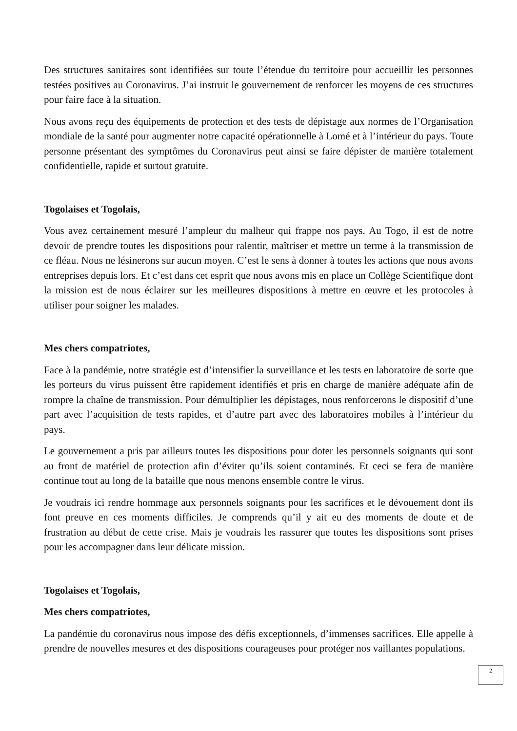Des structures sanitaires sont identifiées sur toute l’étendue du territoire pour accueillir les personnes testées positives au Coronavirus. J’ai instruit le gouvernement de renforcer les moyens de ces structures pour faire face à la situation.
Nous avons reçu des équipements de protection et des tests de dépistage aux normes de l’Organisation mondiale de la santé pour augmenter notre capacité opérationnelle à Lomé et à l’intérieur du pays. Toute personne présentant des symptômes du Coronavirus peut ainsi se faire dépister de manière totalement confidentielle, rapide et surtout gratuite.
Togolaises et Togolais,
Vous avez certainement mesuré l’ampleur du malheur qui frappe nos pays. Au Togo, il est de notre devoir de prendre toutes les dispositions pour ralentir, maîtriser et mettre un terme à la transmission de ce fléau. Nous ne lésinerons sur aucun moyen. C’est le sens à donner à toutes les actions que nous avons entreprises depuis lors. Et c’est dans cet esprit que nous avons mis en place un Collège Scientifique dont la mission est de nous éclairer sur les meilleures dispositions à mettre en œuvre et les protocoles à utiliser pour soigner les malades.
Mes chers compatriotes,
Face à la pandémie, notre stratégie est d’intensifier la surveillance et les tests en laboratoire de sorte que les porteurs du virus puissent être rapidement identifiés et pris en charge de manière adéquate afin de rompre la chaîne de transmission. Pour démultiplier les dépistages, nous renforcerons le dispositif d’une part avec l’acquisition de tests rapides, et d’autre part avec des laboratoires mobiles à l’intérieur du pays.
Le gouvernement a pris par ailleurs toutes les dispositions pour doter les personnels soignants qui sont au front de matériel de protection afin d’éviter qu’ils soient contaminés. Et ceci se fera de manière continue tout au long de la bataille que nous menons ensemble contre le virus.
Je voudrais ici rendre hommage aux personnels soignants pour les sacrifices et le dévouement dont ils font preuve en ces moments difficiles. Je comprends qu’il y ait eu des moments de doute et de frustration au début de cette crise. Mais je voudrais les rassurer que toutes les dispositions sont prises pour les accompagner dans leur délicate mission.
Togolaises et Togolais,
Mes chers compatriotes,
La pandémie du coronavirus nous impose des défis exceptionnels, d’immenses sacrifices. Elle appelle à prendre de nouvelles mesures et des dispositions courageuses pour protéger nos vaillantes populations.
2